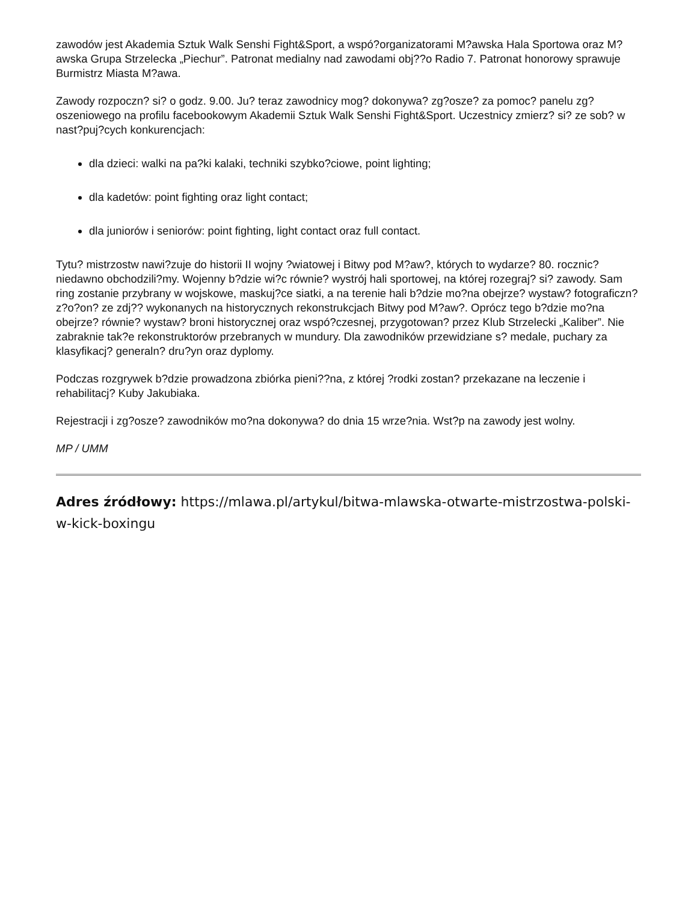zawodów jest Akademia Sztuk Walk Senshi Fight&Sport, a wspó?organizatorami M?awska Hala Sportowa oraz M?awska Grupa Strzelecka „Piechur”. Patronat medialny nad zawodami obj??o Radio 7. Patronat honorowy sprawuje Burmistrz Miasta M?awa.
Zawody rozpoczn? si? o godz. 9.00. Ju? teraz zawodnicy mog? dokonywa? zg?osze? za pomoc? panelu zg?oszeniowego na profilu facebookowym Akademii Sztuk Walk Senshi Fight&Sport. Uczestnicy zmierz? si? ze sob? w nast?puj?cych konkurencjach:
dla dzieci: walki na pa?ki kalaki, techniki szybko?ciowe, point lighting;
dla kadetów: point fighting oraz light contact;
dla juniorów i seniorów: point fighting, light contact oraz full contact.
Tytu? mistrzostw nawi?zuje do historii II wojny ?wiatowej i Bitwy pod M?aw?, których to wydarze? 80. rocznic? niedawno obchodzili?my. Wojenny b?dzie wi?c równie? wystrój hali sportowej, na której rozegraj? si? zawody. Sam ring zostanie przybrany w wojskowe, maskuj?ce siatki, a na terenie hali b?dzie mo?na obejrze? wystaw? fotograficzn? z?o?on? ze zdj?? wykonanych na historycznych rekonstrukcjach Bitwy pod M?aw?. Oprócz tego b?dzie mo?na obejrze? równie? wystaw? broni historycznej oraz wspó?czesnej, przygotowan? przez Klub Strzelecki „Kaliber”. Nie zabraknie tak?e rekonstruktorów przebranych w mundury. Dla zawodników przewidziane s? medale, puchary za klasyfikacj? generaln? dru?yn oraz dyplomy.
Podczas rozgrywek b?dzie prowadzona zbiórka pieni??na, z której ?rodki zostan? przekazane na leczenie i rehabilitacj? Kuby Jakubiaka.
Rejestracji i zg?osze? zawodników mo?na dokonywa? do dnia 15 wrze?nia. Wst?p na zawody jest wolny.
MP / UMM
Adres źródłowy: https://mlawa.pl/artykul/bitwa-mlawska-otwarte-mistrzostwa-polski-w-kick-boxingu